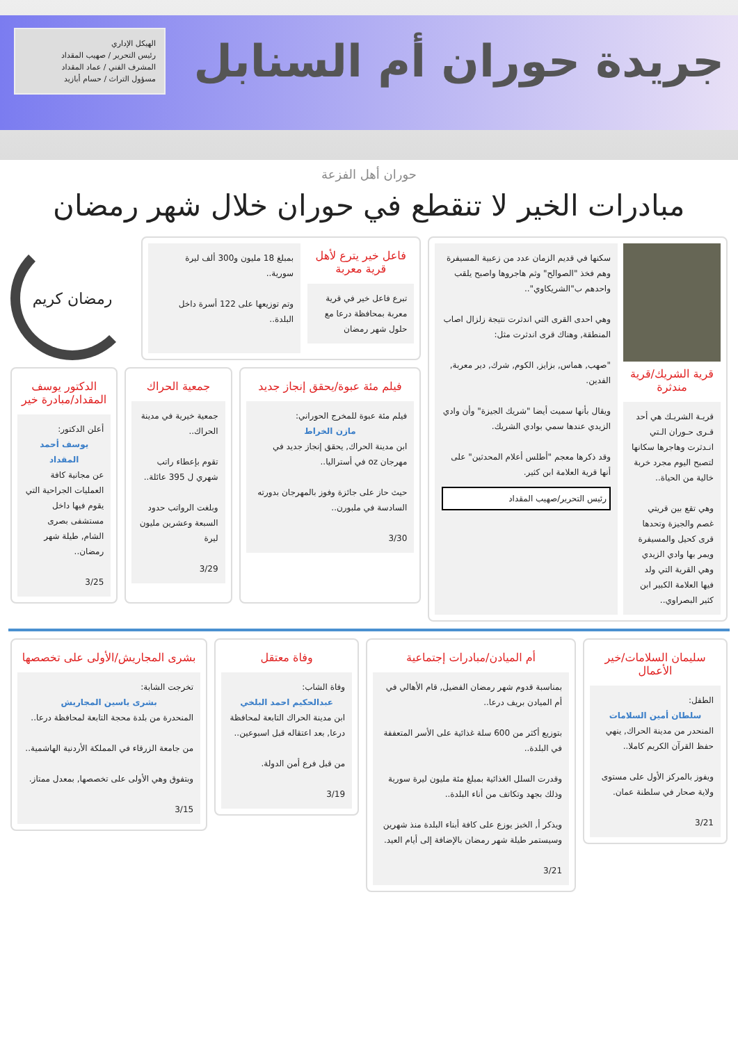جريدة حوران أم السنابل
الهيكل الإداري
رئيس التحرير / صهيب المقداد
المشرف الفني / عماد المقداد
مسؤول التراث / حسام أبازيد
حوران أهل الفزعة
مبادرات الخير لا تنقطع في حوران خلال شهر رمضان
قرية الشريك/قرية مندثرة
قريـة الشريـك هي أحد قـرى حـوران الـتي انـدثرت وهاجرها سكانها لتصبح اليوم مجرد خربة خالية من الحياة..
وهي تقع بين قريتي غصم والجيزة وتحدها قرى كحيل والمسيفرة ويمر بها وادي الزيدي وهي القرية التي ولد فيها العلامة الكبير ابن كثير البصراوي..
سكنها في قديم الزمان عدد من زعبية المسيفرة وهم فخذ "الصوالح" وثم هاجروها واصبح يلقب واحدهم ب"الشريكاوي"..
وهي احدى القرى التي اندثرت نتيجة زلزال اصاب المنطقة, وهناك قرى اندثرت مثل:
"صهب, هماس, بزايز, الكوم, شرك, دير معربة, الفدين.
ويقال بأنها سميت أيضا "شريك الجيزة" وأن وادي الزيدي عندها سمي بوادي الشريك.
وقد ذكرها معجم "أطلس أعلام المحدثين" على أنها قرية العلامة ابن كثير.
رئيس التحرير/صهيب المقداد
فاعل خير يترع لأهل قرية معربة
تبرع فاعل خير في قرية معربة بمحافظة درعا مع حلول شهر رمضان
بمبلغ 18 مليون و300 ألف ليرة سورية..
وتم توزيعها على 122 أسرة داخل البلدة..
رمضان كريم
فيلم مئة عبوة/يحقق إنجاز جديد
فيلم مئة عبوة للمخرج الحوراني:
مازن الخراط
ابن مدينة الحراك, يحقق إنجاز جديد في مهرجان oz في أستراليا..
حيث حاز على جائزة وفوز بالمهرجان بدورته السادسة في ملبورن..
3/30
جمعية الحراك
جمعية خيرية في مدينة الحراك..
تقوم بإعطاء راتب شهري ل 395 عائلة..
وبلغت الرواتب حدود السبعة وعشرين مليون ليرة
3/29
الدكتور يوسف المقداد/مبادرة خير
أعلن الدكتور:
يوسف أحمد المقداد
عن مجانية كافة العمليات الجراحية التي يقوم فيها داخل مستشفى بصرى الشام, طيلة شهر رمضان..
3/25
سليمان السلامات/خير الأعمال
الطفل:
سلطان أمين السلامات
المنحدر من مدينة الحراك, ينهي حفظ القرآن الكريم كاملا..
ويفوز بالمركز الأول على مستوى ولاية صحار في سلطنة عمان.
3/21
أم الميادن/مبادرات إجتماعية
بمناسبة قدوم شهر رمضان الفضيل, قام الأهالي في أم الميادن بريف درعا..
بتوزيع أكثر من 600 سلة غذائية على الأسر المتعففة في البلدة..
وقدرت السلل الغذائية بمبلغ مئة مليون ليرة سورية وذلك بجهد وتكاتف من أناء البلدة..
ويذكر أ, الخبز يوزع على كافة أبناء البلدة منذ شهرين وسيستمر طيلة شهر رمضان بالإضافة إلى أيام العيد.
3/21
وفاة معتقل
وفاة الشاب:
عبدالحكيم احمد البلخي
ابن مدينة الحراك التابعة لمحافظة درعا, بعد اعتقاله قبل اسبوعين..
من قبل فرع أمن الدولة.
3/19
بشرى المجاريش/الأولى على تخصصها
تخرجت الشابة:
بشرى ياسين المجاريش
المنحدرة من بلدة محجة التابعة لمحافظة درعا..
من جامعة الزرقاء في المملكة الأردنية الهاشمية..
وبتفوق وهي الأولى على تخصصها, بمعدل ممتاز.
3/15